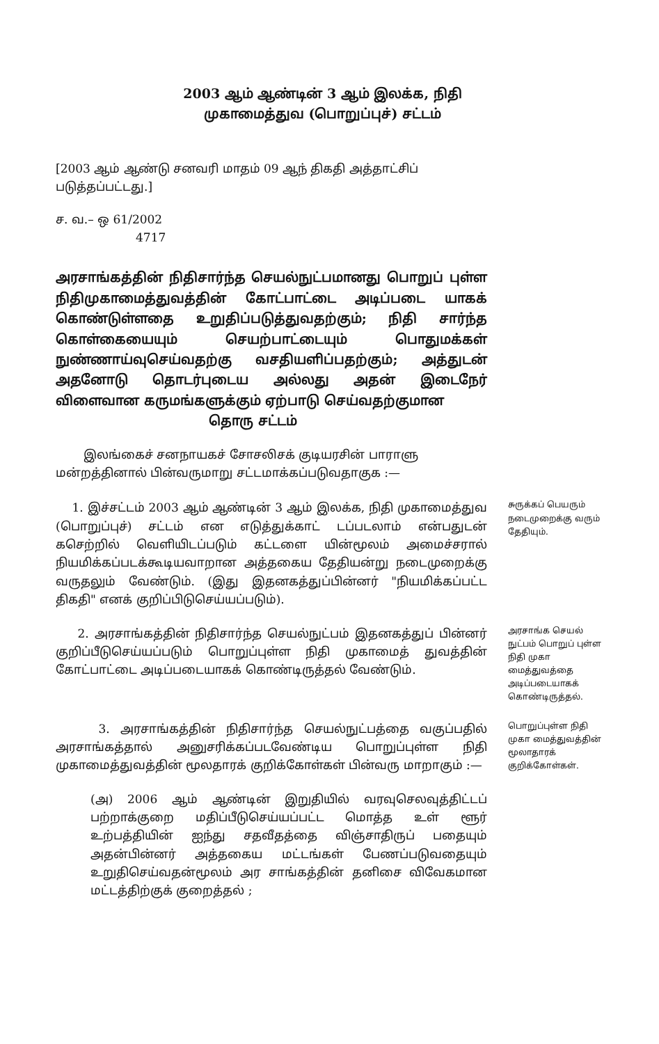2003 ஆம் ஆண்டின் 3 ஆம் இலக்க, நிதி
முகாமைத்துவ (பொறுப்புச்) சட்டம்
[2003 ஆம் ஆண்டு சனவரி மாதம் 09 ஆந் திகதி அத்தாட்சிப் படுத்தப்பட்டது.]
ச. வ.– ஒ 61/2002
4717
அரசாங்கத்தின் நிதிசார்ந்த செயல்நுட்பமானது பொறுப் புள்ள நிதிமுகாமைத்துவத்தின் கோட்பாட்டை அடிப்படை யாகக் கொண்டுள்ளதை உறுதிப்படுத்துவதற்கும்; நிதி சார்ந்த கொள்கையையும் செயற்பாட்டையும் பொதுமக்கள் நுண்ணாய்வுசெய்வதற்கு வசதியளிப்பதற்கும்; அத்துடன் அதனோடு தொடர்புடைய அல்லது அதன் இடைநேர் விளைவான கருமங்களுக்கும் ஏற்பாடு செய்வதற்குமான
தொரு சட்டம்
இலங்கைச் சனநாயகச் சோசலிசக் குடியரசின் பாராளு மன்றத்தினால் பின்வருமாறு சட்டமாக்கப்படுவதாகுக :—
1. இச்சட்டம் 2003 ஆம் ஆண்டின் 3 ஆம் இலக்க, நிதி முகாமைத்துவ (பொறுப்புச்) சட்டம் என எடுத்துக்காட் டப்படலாம் என்பதுடன் கசெற்றில் வெளியிடப்படும் கட்டளை யின்மூலம் அமைச்சரால் நியமிக்கப்படக்கூடியவாறான அத்தகைய தேதியன்று நடைமுறைக்கு வருதலும் வேண்டும். (இது இதனகத்துப்பின்னர் "நியமிக்கப்பட்ட திகதி" எனக் குறிப்பிடுசெய்யப்படும்).
சுருக்கப் பெயரும் நடைமுறைக்கு வரும் தேதியும்.
2. அரசாங்கத்தின் நிதிசார்ந்த செயல்நுட்பம் இதனகத்துப் பின்னர் குறிப்பீடுசெய்யப்படும் பொறுப்புள்ள நிதி முகாமைத் துவத்தின் கோட்பாட்டை அடிப்படையாகக் கொண்டிருத்தல் வேண்டும்.
அரசாங்க செயல் நுட்பம் பொறுப் புள்ள நிதி முகா மைத்துவத்தை அடிப்படையாகக் கொண்டிருத்தல்.
3. அரசாங்கத்தின் நிதிசார்ந்த செயல்நுட்பத்தை வகுப்பதில் அரசாங்கத்தால் அனுசரிக்கப்படவேண்டிய பொறுப்புள்ள நிதி முகாமைத்துவத்தின் மூலதாரக் குறிக்கோள்கள் பின்வரு மாறாகும் :—
பொறுப்புள்ள நிதி முகா மைத்துவத்தின் மூலாதாரக் குறிக்கோள்கள்.
(அ) 2006 ஆம் ஆண்டின் இறுதியில் வரவுசெலவுத்திட்டப் பற்றாக்குறை மதிப்பீடுசெய்யப்பட்ட மொத்த உள் ளூர் உற்பத்தியின் ஐந்து சதவீதத்தை விஞ்சாதிருப் பதையும் அதன்பின்னர் அத்தகைய மட்டங்கள் பேணப்படுவதையும் உறுதிசெய்வதன்மூலம் அர சாங்கத்தின் தனிசை விவேகமான மட்டத்திற்குக் குறைத்தல் ;